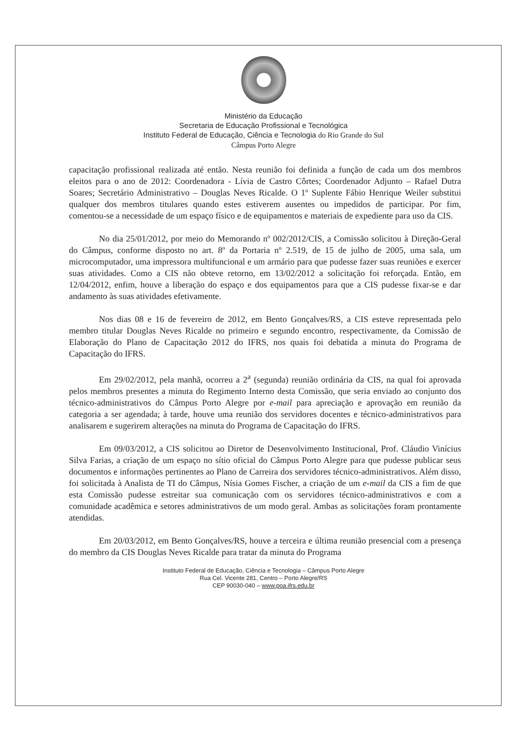Ministério da Educação
Secretaria de Educação Profissional e Tecnológica
Instituto Federal de Educação, Ciência e Tecnologia do Rio Grande do Sul
Câmpus Porto Alegre
capacitação profissional realizada até então. Nesta reunião foi definida a função de cada um dos membros eleitos para o ano de 2012: Coordenadora - Lívia de Castro Côrtes; Coordenador Adjunto – Rafael Dutra Soares; Secretário Administrativo – Douglas Neves Ricalde. O 1º Suplente Fábio Henrique Weiler substitui qualquer dos membros titulares quando estes estiverem ausentes ou impedidos de participar. Por fim, comentou-se a necessidade de um espaço físico e de equipamentos e materiais de expediente para uso da CIS.
No dia 25/01/2012, por meio do Memorando nº 002/2012/CIS, a Comissão solicitou à Direção-Geral do Câmpus, conforme disposto no art. 8º da Portaria nº 2.519, de 15 de julho de 2005, uma sala, um microcomputador, uma impressora multifuncional e um armário para que pudesse fazer suas reuniões e exercer suas atividades. Como a CIS não obteve retorno, em 13/02/2012 a solicitação foi reforçada. Então, em 12/04/2012, enfim, houve a liberação do espaço e dos equipamentos para que a CIS pudesse fixar-se e dar andamento às suas atividades efetivamente.
Nos dias 08 e 16 de fevereiro de 2012, em Bento Gonçalves/RS, a CIS esteve representada pelo membro titular Douglas Neves Ricalde no primeiro e segundo encontro, respectivamente, da Comissão de Elaboração do Plano de Capacitação 2012 do IFRS, nos quais foi debatida a minuta do Programa de Capacitação do IFRS.
Em 29/02/2012, pela manhã, ocorreu a 2<sup>a</sup> (segunda) reunião ordinária da CIS, na qual foi aprovada pelos membros presentes a minuta do Regimento Interno desta Comissão, que seria enviado ao conjunto dos técnico-administrativos do Câmpus Porto Alegre por e-mail para apreciação e aprovação em reunião da categoria a ser agendada; à tarde, houve uma reunião dos servidores docentes e técnico-administrativos para analisarem e sugerirem alterações na minuta do Programa de Capacitação do IFRS.
Em 09/03/2012, a CIS solicitou ao Diretor de Desenvolvimento Institucional, Prof. Cláudio Vinícius Silva Farias, a criação de um espaço no sítio oficial do Câmpus Porto Alegre para que pudesse publicar seus documentos e informações pertinentes ao Plano de Carreira dos servidores técnico-administrativos. Além disso, foi solicitada à Analista de TI do Câmpus, Nísia Gomes Fischer, a criação de um e-mail da CIS a fim de que esta Comissão pudesse estreitar sua comunicação com os servidores técnico-administrativos e com a comunidade acadêmica e setores administrativos de um modo geral. Ambas as solicitações foram prontamente atendidas.
Em 20/03/2012, em Bento Gonçalves/RS, houve a terceira e última reunião presencial com a presença do membro da CIS Douglas Neves Ricalde para tratar da minuta do Programa
Instituto Federal de Educação, Ciência e Tecnologia – Câmpus Porto Alegre
Rua Cel. Vicente 281, Centro – Porto Alegre/RS
CEP 90030-040 – www.poa.ifrs.edu.br